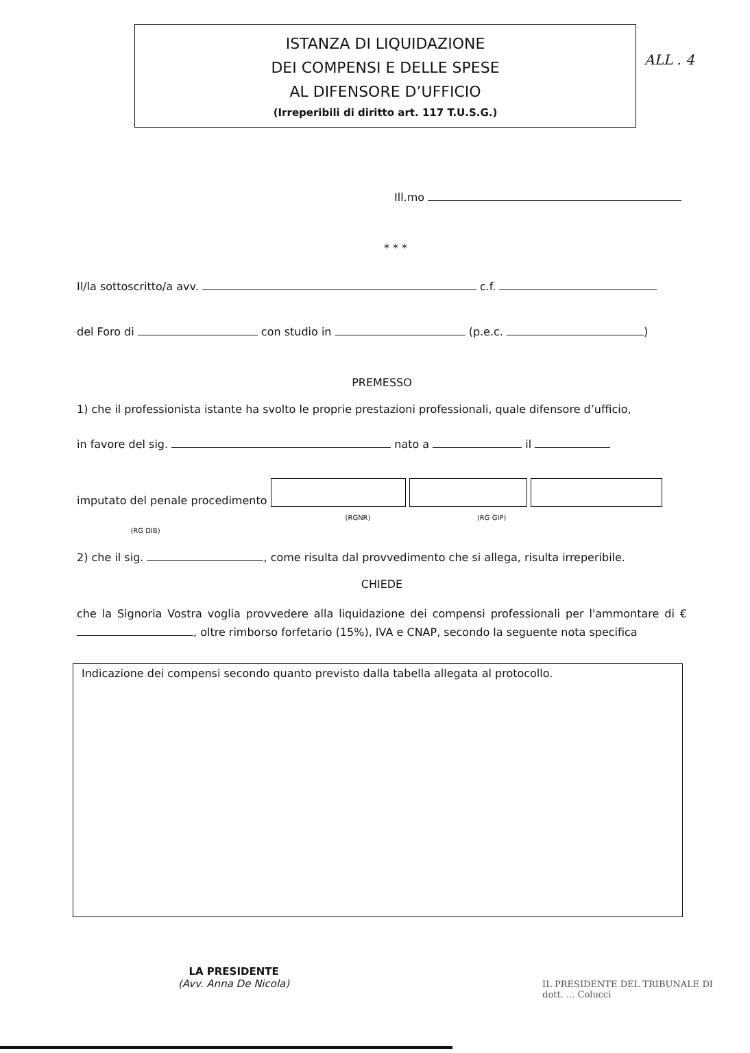ALL . 4
ISTANZA DI LIQUIDAZIONE
DEI COMPENSI E DELLE SPESE
AL DIFENSORE D’UFFICIO
(Irreperibili di diritto art. 117 T.U.S.G.)
Ill.mo
* * *
Il/la sottoscritto/a avv. c.f.
del Foro di con studio in (p.e.c. )
PREMESSO
1) che il professionista istante ha svolto le proprie prestazioni professionali, quale difensore d’ufficio,
in favore del sig. nato a il
imputato del penale procedimento
(RGNR) (RG GIP) (RG DIB)
2) che il sig. , come risulta dal provvedimento che si allega, risulta irreperibile.
CHIEDE
che la Signoria Vostra voglia provvedere alla liquidazione dei compensi professionali per l'ammontare di € , oltre rimborso forfetario (15%), IVA e CNAP, secondo la seguente nota specifica
Indicazione dei compensi secondo quanto previsto dalla tabella allegata al protocollo.
LA PRESIDENTE
(Avv. Anna De Nicola)
IL PRESIDENTE DEL TRIBUNALE DI
dott. ... Colucci